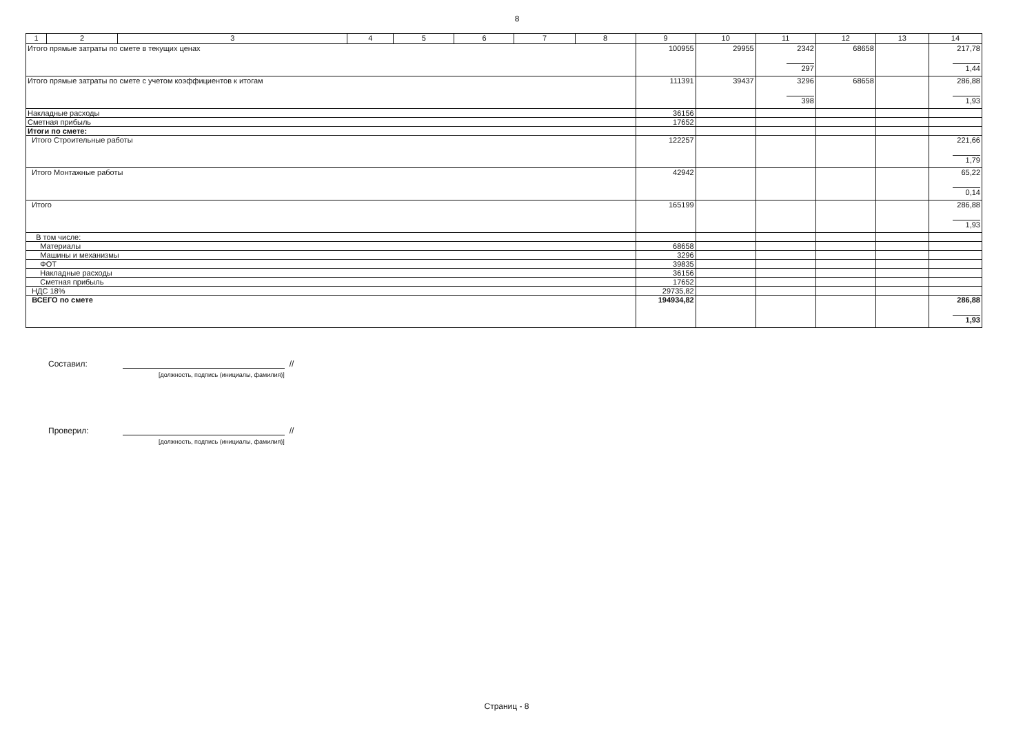8
| 1 | 2 | 3 | 4 | 5 | 6 | 7 | 8 | 9 | 10 | 11 | 12 | 13 | 14 |
| --- | --- | --- | --- | --- | --- | --- | --- | --- | --- | --- | --- | --- | --- |
| Итого прямые затраты по смете в текущих ценах | | | | | | | | 100955 | 29955 | 2342 297 | 68658 | | 217,78 1,44 |
| Итого прямые затраты по смете с учетом коэффициентов к итогам | | | | | | | | 111391 | 39437 | 3296 398 | 68658 | | 286,88 1,93 |
| Накладные расходы | | | | | | | | 36156 | | | | | |
| Сметная прибыль | | | | | | | | 17652 | | | | | |
| Итоги по смете: | | | | | | | | | | | | | |
| Итого Строительные работы | | | | | | | | 122257 | | | | | 221,66 1,79 |
| Итого Монтажные работы | | | | | | | | 42942 | | | | | 65,22 0,14 |
| Итого | | | | | | | | 165199 | | | | | 286,88 1,93 |
| В том числе: | | | | | | | | | | | | | |
| Материалы | | | | | | | | 68658 | | | | | |
| Машины и механизмы | | | | | | | | 3296 | | | | | |
| ФОТ | | | | | | | | 39835 | | | | | |
| Накладные расходы | | | | | | | | 36156 | | | | | |
| Сметная прибыль | | | | | | | | 17652 | | | | | |
| НДС 18% | | | | | | | | 29735,82 | | | | | |
| ВСЕГО по смете | | | | | | | | 194934,82 | | | | | 286,88 1,93 |
Составил: //
[должность, подпись (инициалы, фамилия)]
Проверил: //
[должность, подпись (инициалы, фамилия)]
Страниц - 8